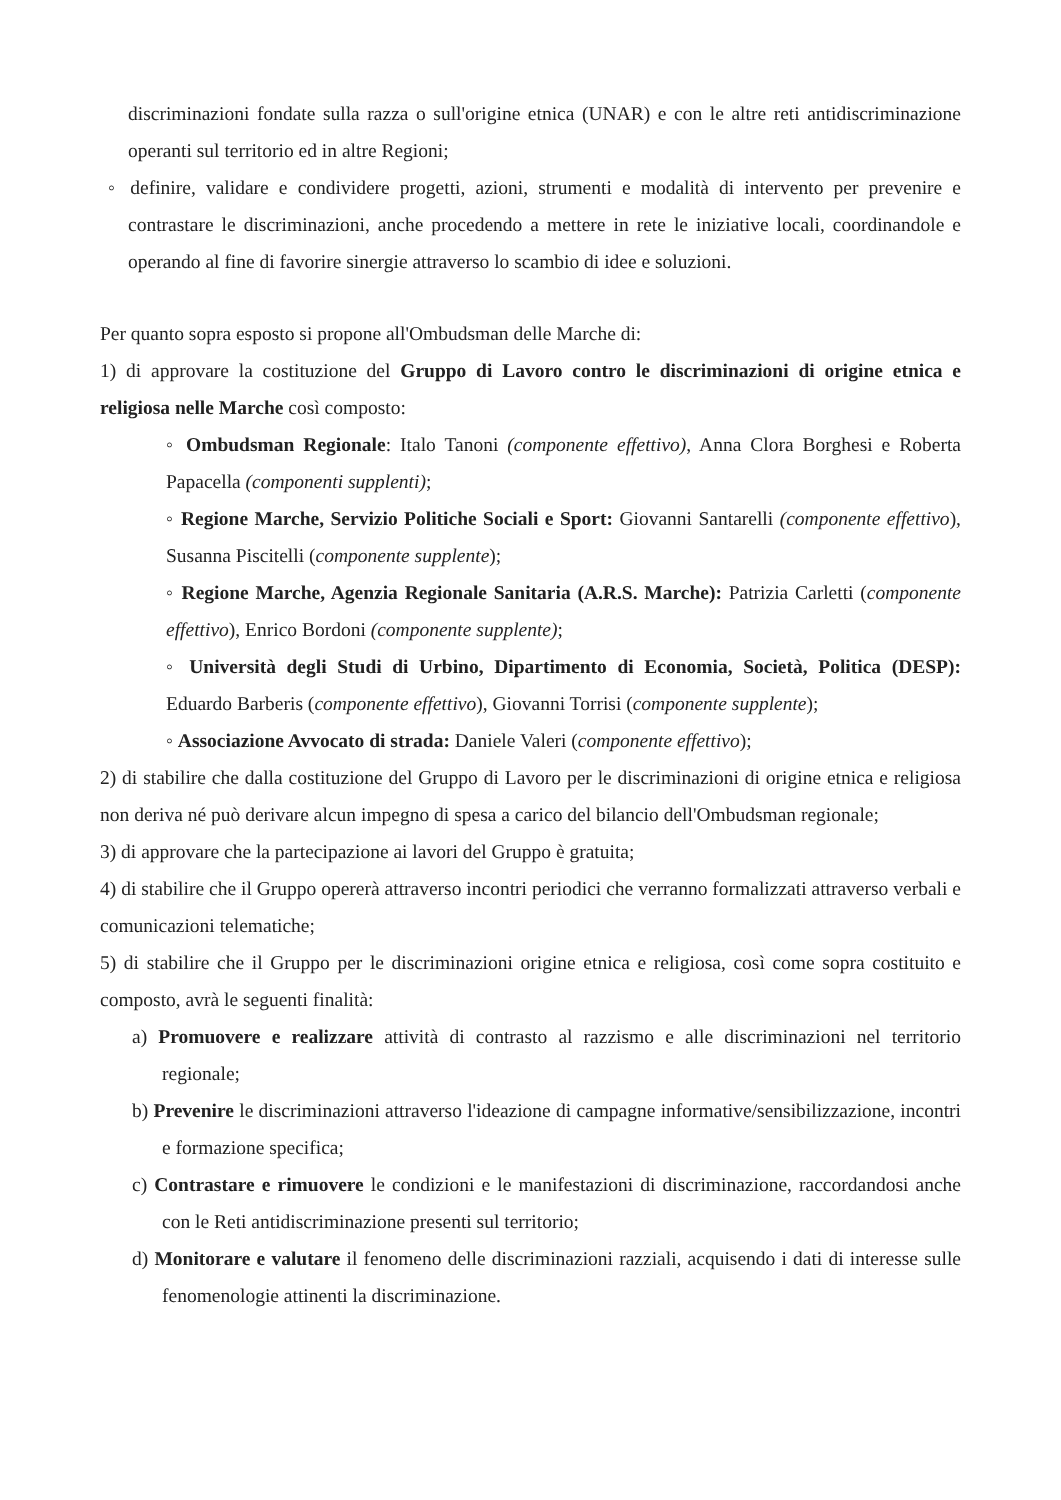discriminazioni fondate sulla razza o sull'origine etnica (UNAR) e con le altre reti antidiscriminazione operanti sul territorio ed in altre Regioni;
◦ definire, validare e condividere progetti, azioni, strumenti e modalità di intervento per prevenire e contrastare le discriminazioni, anche procedendo a mettere in rete le iniziative locali, coordinandole e operando al fine di favorire sinergie attraverso lo scambio di idee e soluzioni.
Per quanto sopra esposto si propone all'Ombudsman delle Marche di:
1) di approvare la costituzione del Gruppo di Lavoro contro le discriminazioni di origine etnica e religiosa nelle Marche così composto:
◦ Ombudsman Regionale: Italo Tanoni (componente effettivo), Anna Clora Borghesi e Roberta Papacella (componenti supplenti);
◦ Regione Marche, Servizio Politiche Sociali e Sport: Giovanni Santarelli (componente effettivo), Susanna Piscitelli (componente supplente);
◦ Regione Marche, Agenzia Regionale Sanitaria (A.R.S. Marche): Patrizia Carletti (componente effettivo), Enrico Bordoni (componente supplente);
◦ Università degli Studi di Urbino, Dipartimento di Economia, Società, Politica (DESP): Eduardo Barberis (componente effettivo), Giovanni Torrisi (componente supplente);
◦ Associazione Avvocato di strada: Daniele Valeri (componente effettivo);
2) di stabilire che dalla costituzione del Gruppo di Lavoro per le discriminazioni di origine etnica e religiosa non deriva né può derivare alcun impegno di spesa a carico del bilancio dell'Ombudsman regionale;
3) di approvare che la partecipazione ai lavori del Gruppo è gratuita;
4) di stabilire che il Gruppo opererà attraverso incontri periodici che verranno formalizzati attraverso verbali e comunicazioni telematiche;
5) di stabilire che il Gruppo per le discriminazioni origine etnica e religiosa, così come sopra costituito e composto, avrà le seguenti finalità:
a) Promuovere e realizzare attività di contrasto al razzismo e alle discriminazioni nel territorio regionale;
b) Prevenire le discriminazioni attraverso l'ideazione di campagne informative/sensibilizzazione, incontri e formazione specifica;
c) Contrastare e rimuovere le condizioni e le manifestazioni di discriminazione, raccordandosi anche con le Reti antidiscriminazione presenti sul territorio;
d) Monitorare e valutare il fenomeno delle discriminazioni razziali, acquisendo i dati di interesse sulle fenomenologie attinenti la discriminazione.